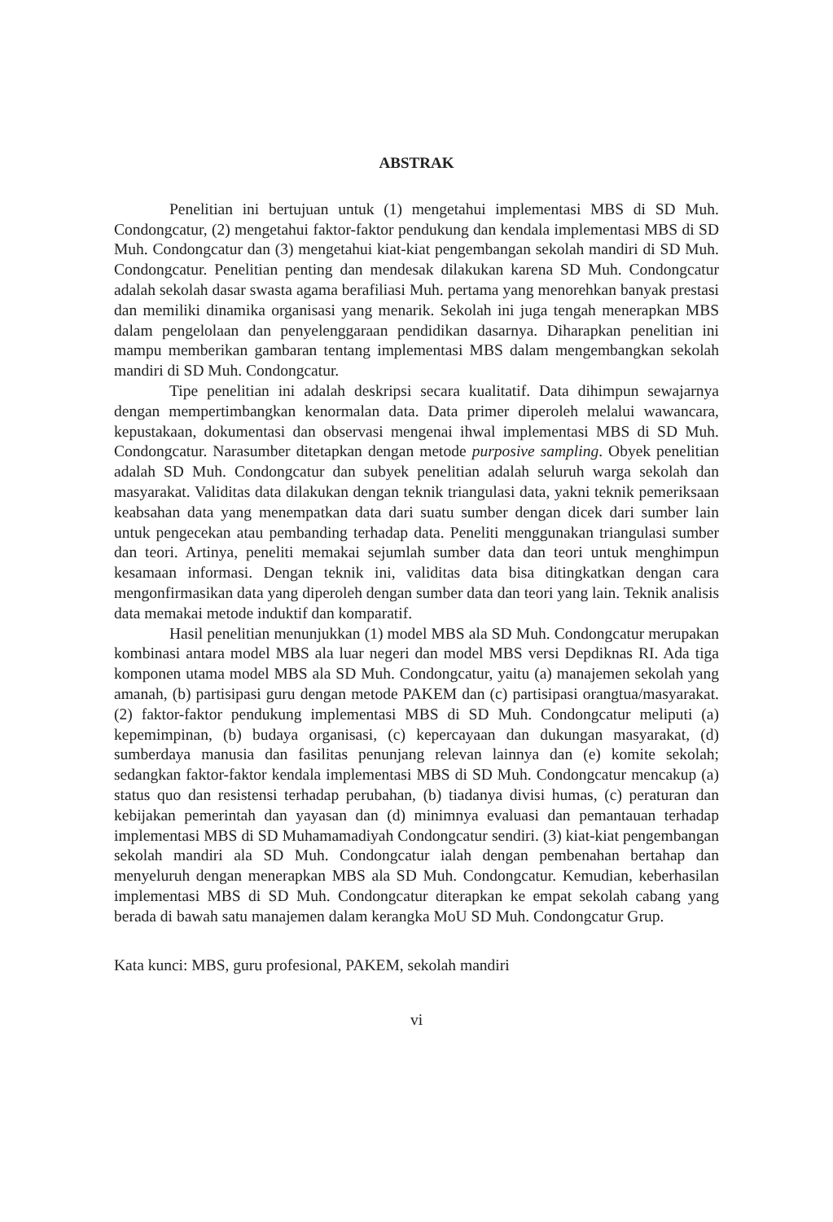ABSTRAK
Penelitian ini bertujuan untuk (1) mengetahui implementasi MBS di SD Muh. Condongcatur, (2) mengetahui faktor-faktor pendukung dan kendala implementasi MBS di SD Muh. Condongcatur dan (3) mengetahui kiat-kiat pengembangan sekolah mandiri di SD Muh. Condongcatur. Penelitian penting dan mendesak dilakukan karena SD Muh. Condongcatur adalah sekolah dasar swasta agama berafiliasi Muh. pertama yang menorehkan banyak prestasi dan memiliki dinamika organisasi yang menarik. Sekolah ini juga tengah menerapkan MBS dalam pengelolaan dan penyelenggaraan pendidikan dasarnya. Diharapkan penelitian ini mampu memberikan gambaran tentang implementasi MBS dalam mengembangkan sekolah mandiri di SD Muh. Condongcatur.
Tipe penelitian ini adalah deskripsi secara kualitatif. Data dihimpun sewajarnya dengan mempertimbangkan kenormalan data. Data primer diperoleh melalui wawancara, kepustakaan, dokumentasi dan observasi mengenai ihwal implementasi MBS di SD Muh. Condongcatur. Narasumber ditetapkan dengan metode purposive sampling. Obyek penelitian adalah SD Muh. Condongcatur dan subyek penelitian adalah seluruh warga sekolah dan masyarakat. Validitas data dilakukan dengan teknik triangulasi data, yakni teknik pemeriksaan keabsahan data yang menempatkan data dari suatu sumber dengan dicek dari sumber lain untuk pengecekan atau pembanding terhadap data. Peneliti menggunakan triangulasi sumber dan teori. Artinya, peneliti memakai sejumlah sumber data dan teori untuk menghimpun kesamaan informasi. Dengan teknik ini, validitas data bisa ditingkatkan dengan cara mengonfirmasikan data yang diperoleh dengan sumber data dan teori yang lain. Teknik analisis data memakai metode induktif dan komparatif.
Hasil penelitian menunjukkan (1) model MBS ala SD Muh. Condongcatur merupakan kombinasi antara model MBS ala luar negeri dan model MBS versi Depdiknas RI. Ada tiga komponen utama model MBS ala SD Muh. Condongcatur, yaitu (a) manajemen sekolah yang amanah, (b) partisipasi guru dengan metode PAKEM dan (c) partisipasi orangtua/masyarakat. (2) faktor-faktor pendukung implementasi MBS di SD Muh. Condongcatur meliputi (a) kepemimpinan, (b) budaya organisasi, (c) kepercayaan dan dukungan masyarakat, (d) sumberdaya manusia dan fasilitas penunjang relevan lainnya dan (e) komite sekolah; sedangkan faktor-faktor kendala implementasi MBS di SD Muh. Condongcatur mencakup (a) status quo dan resistensi terhadap perubahan, (b) tiadanya divisi humas, (c) peraturan dan kebijakan pemerintah dan yayasan dan (d) minimnya evaluasi dan pemantauan terhadap implementasi MBS di SD Muhamamadiyah Condongcatur sendiri. (3) kiat-kiat pengembangan sekolah mandiri ala SD Muh. Condongcatur ialah dengan pembenahan bertahap dan menyeluruh dengan menerapkan MBS ala SD Muh. Condongcatur. Kemudian, keberhasilan implementasi MBS di SD Muh. Condongcatur diterapkan ke empat sekolah cabang yang berada di bawah satu manajemen dalam kerangka MoU SD Muh. Condongcatur Grup.
Kata kunci: MBS, guru profesional, PAKEM, sekolah mandiri
vi